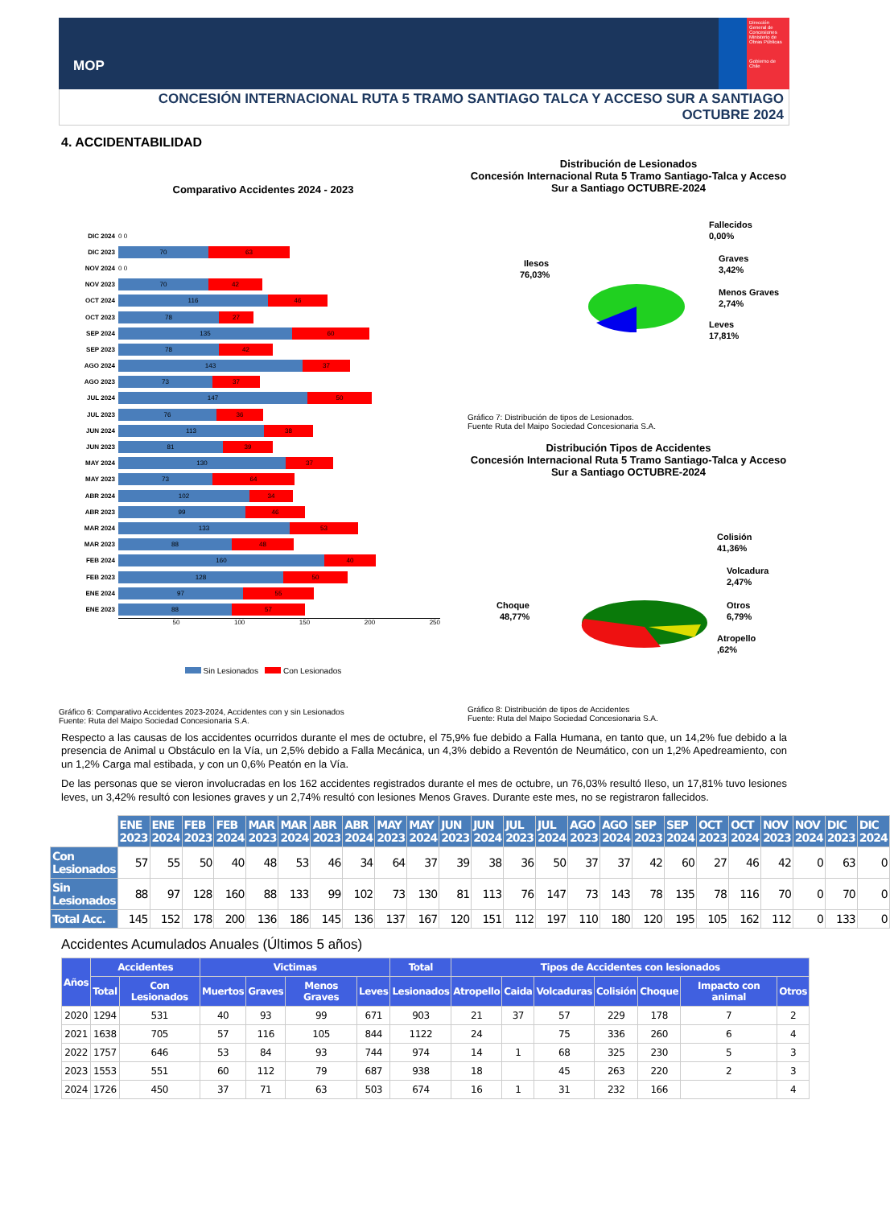MOP
Dirección General de Concesiones
Ministerio de Obras Públicas
Gobierno de Chile
CONCESIÓN INTERNACIONAL RUTA 5 TRAMO SANTIAGO TALCA Y ACCESO SUR A SANTIAGO
OCTUBRE 2024
4. ACCIDENTABILIDAD
Comparativo Accidentes 2024 - 2023
DIC 2024 0 0
DIC 2023 70 63
NOV 2024 0 0
NOV 2023 70 42
OCT 2024 116 46
OCT 2023 78 27
SEP 2024 135 60
SEP 2023 78 42
AGO 2024 143 37
AGO 2023 73 37
JUL 2024 147 50
JUL 2023 76 36
JUN 2024 113 38
JUN 2023 81 39
MAY 2024 130 37
MAY 2023 73 64
ABR 2024 102 34
ABR 2023 99 46
MAR 2024 133 53
MAR 2023 88 48
FEB 2024 160 40
FEB 2023 128 50
ENE 2024 97 55
ENE 2023 88 57
50 100 150 200 250
Sin Lesionados Con Lesionados
Gráfico 6: Comparativo Accidentes 2023-2024, Accidentes con y sin Lesionados
Fuente: Ruta del Maipo Sociedad Concesionaria S.A.
Distribución de Lesionados
Concesión Internacional Ruta 5 Tramo Santiago-Talca y Acceso Sur a Santiago OCTUBRE-2024
Ilesos
76,03%
Fallecidos
0,00%
Graves
3,42%
Menos Graves
2,74%
Leves
17,81%
Gráfico 7: Distribución de tipos de Lesionados.
Fuente Ruta del Maipo Sociedad Concesionaria S.A.
Distribución Tipos de Accidentes
Concesión Internacional Ruta 5 Tramo Santiago-Talca y Acceso Sur a Santiago OCTUBRE-2024
Colisión
41,36%
Volcadura
2,47%
Otros
6,79%
Atropello
,62%
Choque
48,77%
Gráfico 8: Distribución de tipos de Accidentes
Fuente: Ruta del Maipo Sociedad Concesionaria S.A.
Respecto a las causas de los accidentes ocurridos durante el mes de octubre, el 75,9% fue debido a Falla Humana, en tanto que, un 14,2% fue debido a la presencia de Animal u Obstáculo en la Vía, un 2,5% debido a Falla Mecánica, un 4,3% debido a Reventón de Neumático, con un 1,2% Apedreamiento, con un 1,2% Carga mal estibada, y con un 0,6% Peatón en la Vía.
De las personas que se vieron involucradas en los 162 accidentes registrados durante el mes de octubre, un 76,03% resultó Ileso, un 17,81% tuvo lesiones leves, un 3,42% resultó con lesiones graves y un 2,74% resultó con lesiones Menos Graves. Durante este mes, no se registraron fallecidos.
| | ENE 2023 | ENE 2024 | FEB 2023 | FEB 2024 | MAR 2023 | MAR 2024 | ABR 2023 | ABR 2024 | MAY 2023 | MAY 2024 | JUN 2023 | JUN 2024 | JUL 2023 | JUL 2024 | AGO 2023 | AGO 2024 | SEP 2023 | SEP 2024 | OCT 2023 | OCT 2024 | NOV 2023 | NOV 2024 | DIC 2023 | DIC 2024 |
| Con Lesionados | 57 | 55 | 50 | 40 | 48 | 53 | 46 | 34 | 64 | 37 | 39 | 38 | 36 | 50 | 37 | 37 | 42 | 60 | 27 | 46 | 42 | 0 | 63 | 0 |
| Sin Lesionados | 88 | 97 | 128 | 160 | 88 | 133 | 99 | 102 | 73 | 130 | 81 | 113 | 76 | 147 | 73 | 143 | 78 | 135 | 78 | 116 | 70 | 0 | 70 | 0 |
| Total Acc. | 145 | 152 | 178 | 200 | 136 | 186 | 145 | 136 | 137 | 167 | 120 | 151 | 112 | 197 | 110 | 180 | 120 | 195 | 105 | 162 | 112 | 0 | 133 | 0 |
Accidentes Acumulados Anuales (Últimos 5 años)
| Años | Accidentes | | Victimas | | | | Total | Tipos de Accidentes con lesionados | | | | | | |
| --- | --- | --- | --- | --- | --- | --- | --- | --- | --- | --- | --- | --- | --- | --- |
| | Total | Con Lesionados | Muertos | Graves | Menos Graves | Leves | Lesionados | Atropello | Caida | Volcaduras | Colisión | Choque | Impacto con animal | Otros |
| 2020 | 1294 | 531 | 40 | 93 | 99 | 671 | 903 | 21 | 37 | 57 | 229 | 178 | 7 | 2 |
| 2021 | 1638 | 705 | 57 | 116 | 105 | 844 | 1122 | 24 | | 75 | 336 | 260 | 6 | 4 |
| 2022 | 1757 | 646 | 53 | 84 | 93 | 744 | 974 | 14 | 1 | 68 | 325 | 230 | 5 | 3 |
| 2023 | 1553 | 551 | 60 | 112 | 79 | 687 | 938 | 18 | | 45 | 263 | 220 | 2 | 3 |
| 2024 | 1726 | 450 | 37 | 71 | 63 | 503 | 674 | 16 | 1 | 31 | 232 | 166 | | 4 |